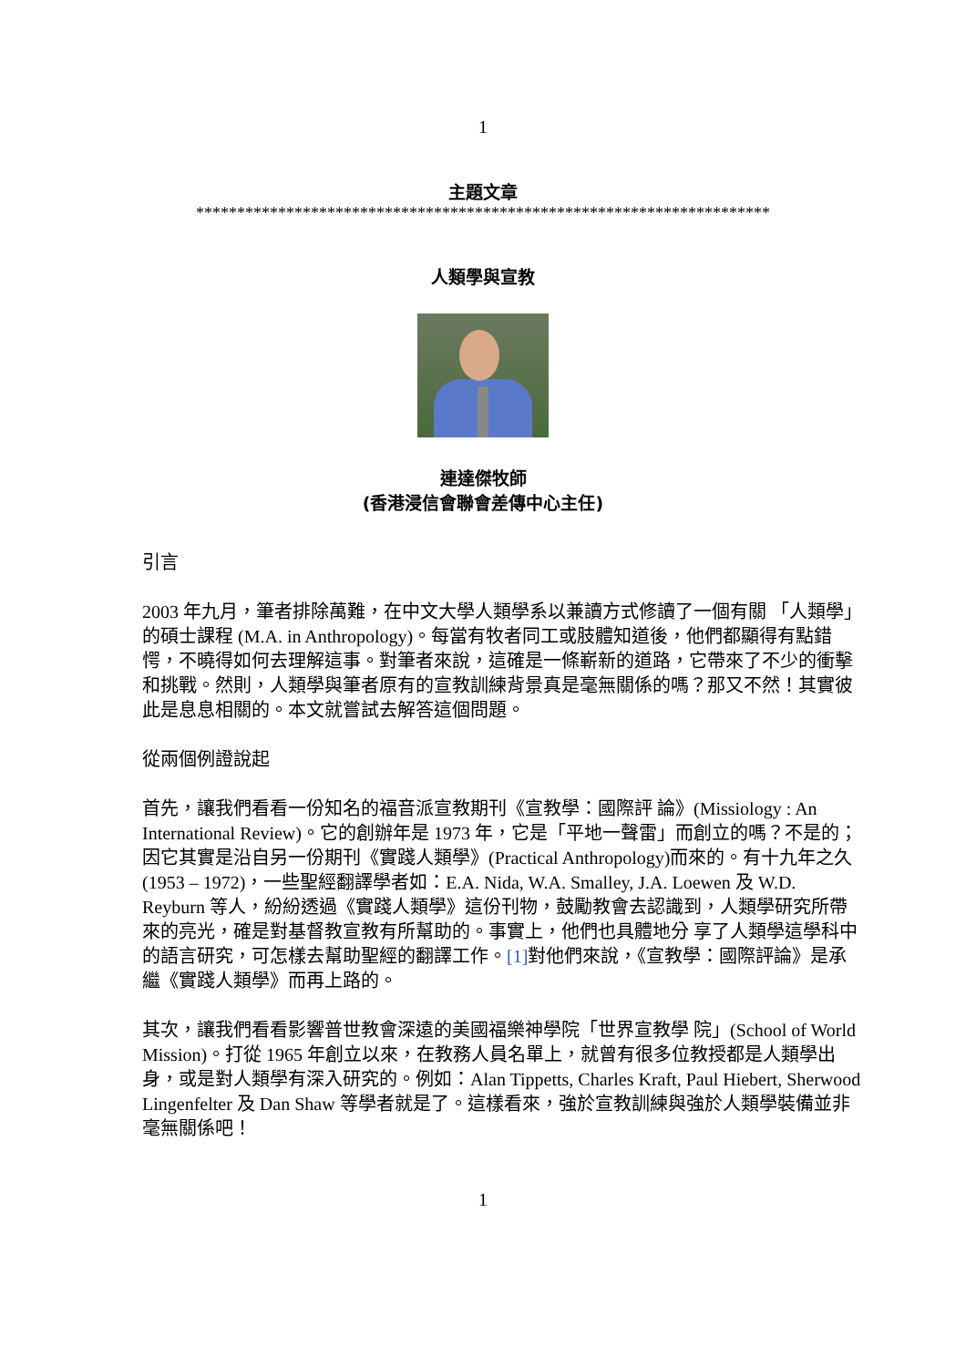1
主題文章
**********************************************************************
人類學與宣教
連達傑牧師
(香港浸信會聯會差傳中心主任)
引言
2003 年九月，筆者排除萬難，在中文大學人類學系以兼讀方式修讀了一個有關 「人類學」的碩士課程 (M.A. in Anthropology)。每當有牧者同工或肢體知道後，他們都顯得有點錯愕，不曉得如何去理解這事。對筆者來說，這確是一條嶄新的道路，它帶來了不少的衝擊和挑戰。然則，人類學與筆者原有的宣教訓練背景真是毫無關係的嗎？那又不然！其實彼此是息息相關的。本文就嘗試去解答這個問題。
從兩個例證說起
首先，讓我們看看一份知名的福音派宣教期刊《宣教學：國際評 論》(Missiology : An International Review)。它的創辦年是 1973 年，它是「平地一聲雷」而創立的嗎？不是的；因它其實是沿自另一份期刊《實踐人類學》(Practical Anthropology)而來的。有十九年之久(1953 – 1972)，一些聖經翻譯學者如：E.A. Nida, W.A. Smalley, J.A. Loewen 及 W.D. Reyburn 等人，紛紛透過《實踐人類學》這份刊物，鼓勵教會去認識到，人類學研究所帶來的亮光，確是對基督教宣教有所幫助的。事實上，他們也具體地分 享了人類學這學科中的語言研究，可怎樣去幫助聖經的翻譯工作。[1] 對他們來說，《宣教學：國際評論》是承繼《實踐人類學》而再上路的。
其次，讓我們看看影響普世教會深遠的美國福樂神學院「世界宣教學 院」(School of World Mission)。打從 1965 年創立以來，在教務人員名單上，就曾有很多位教授都是人類學出身，或是對人類學有深入研究的。例如：Alan Tippetts, Charles Kraft, Paul Hiebert, Sherwood Lingenfelter 及 Dan Shaw 等學者就是了。這樣看來，強於宣教訓練與強於人類學裝備並非毫無關係吧！
1